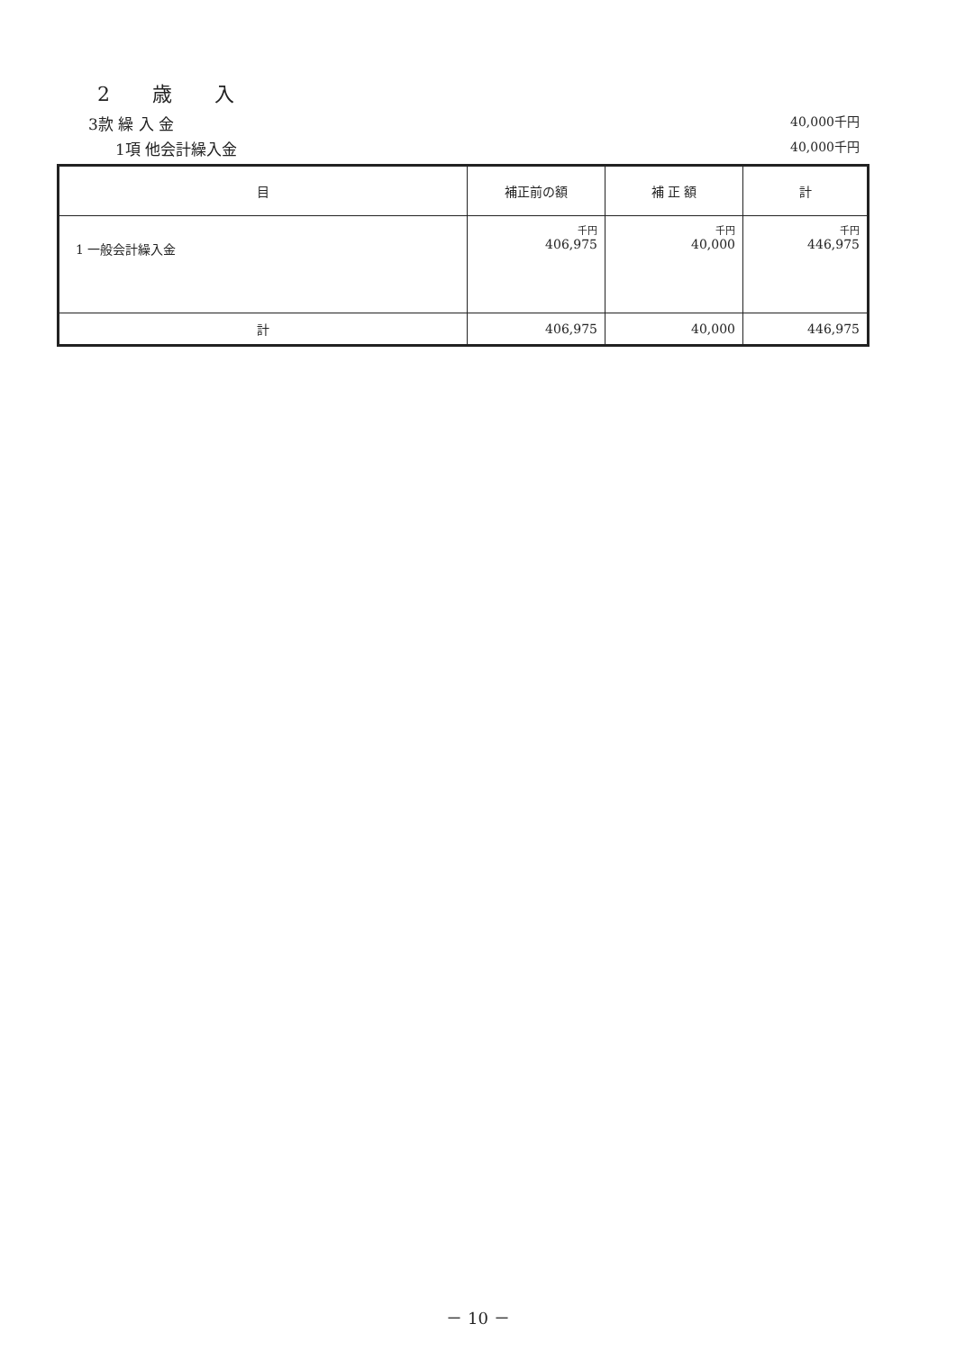2 歳 入
3款 繰 入 金 40,000千円
1項 他会計繰入金 40,000千円
| 目 | 補正前の額 | 補 正 額 | 計 |
| --- | --- | --- | --- |
| 1 一般会計繰入金 | 千円 406,975 | 千円 40,000 | 千円 446,975 |
| 計 | 406,975 | 40,000 | 446,975 |
－ 10 －